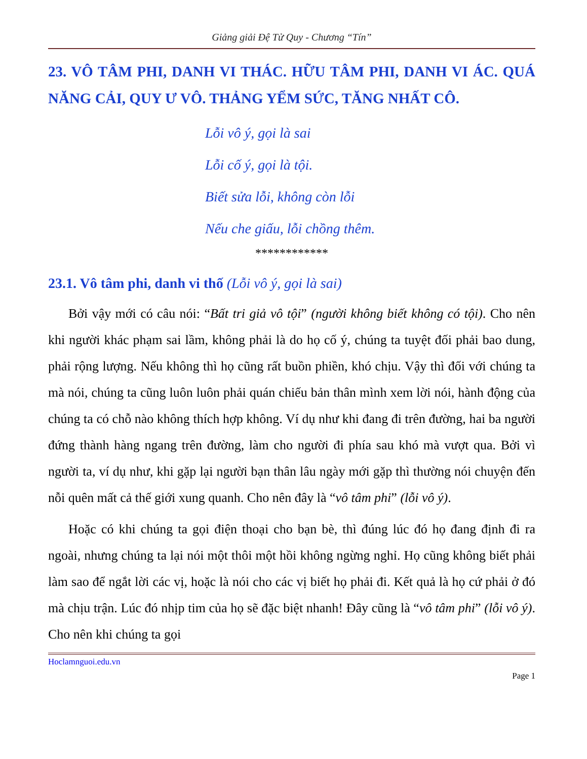Giảng giải Đệ Tử Quy - Chương “Tín”
23. VÔ TÂM PHI, DANH VI THÁC. HỮU TÂM PHI, DANH VI ÁC. QUÁ NĂNG CẢI, QUY Ư VÔ. THẢNG YỂM SỨC, TĂNG NHẤT CÔ.
Lỗi vô ý, gọi là sai
Lỗi cố ý, gọi là tội.
Biết sửa lỗi, không còn lỗi
Nếu che giấu, lỗi chồng thêm.
************
23.1. Vô tâm phi, danh vi thố (Lỗi vô ý, gọi là sai)
Bởi vậy mới có câu nói: “Bất tri giả vô tội” (người không biết không có tội). Cho nên khi người khác phạm sai lầm, không phải là do họ cố ý, chúng ta tuyệt đối phải bao dung, phải rộng lượng. Nếu không thì họ cũng rất buồn phiền, khó chịu. Vậy thì đối với chúng ta mà nói, chúng ta cũng luôn luôn phải quán chiếu bản thân mình xem lời nói, hành động của chúng ta có chỗ nào không thích hợp không. Ví dụ như khi đang đi trên đường, hai ba người đứng thành hàng ngang trên đường, làm cho người đi phía sau khó mà vượt qua. Bởi vì người ta, ví dụ như, khi gặp lại người bạn thân lâu ngày mới gặp thì thường nói chuyện đến nỗi quên mất cả thế giới xung quanh. Cho nên đây là “vô tâm phi” (lỗi vô ý).
Hoặc có khi chúng ta gọi điện thoại cho bạn bè, thì đúng lúc đó họ đang định đi ra ngoài, nhưng chúng ta lại nói một thôi một hồi không ngừng nghỉ. Họ cũng không biết phải làm sao để ngắt lời các vị, hoặc là nói cho các vị biết họ phải đi. Kết quả là họ cứ phải ở đó mà chịu trận. Lúc đó nhịp tim của họ sẽ đặc biệt nhanh! Đây cũng là “vô tâm phi” (lỗi vô ý). Cho nên khi chúng ta gọi
Hoclamnguoi.edu.vn
Page 1